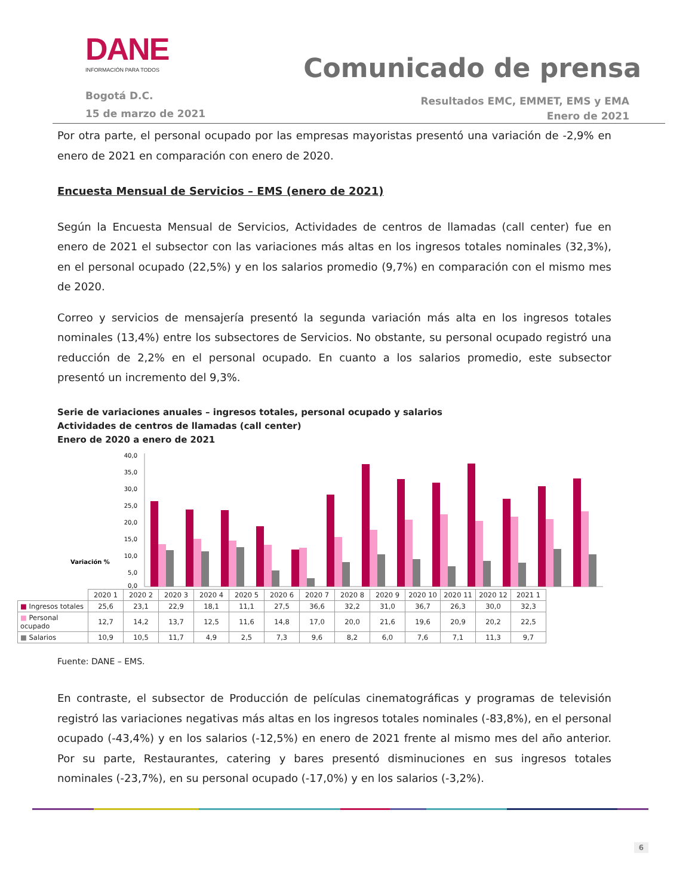DANE
INFORMACIÓN PARA TODOS
Comunicado de prensa
Bogotá D.C.
15 de marzo de 2021
Resultados EMC, EMMET, EMS y EMA
Enero de 2021
Por otra parte, el personal ocupado por las empresas mayoristas presentó una variación de -2,9% en enero de 2021 en comparación con enero de 2020.
Encuesta Mensual de Servicios – EMS (enero de 2021)
Según la Encuesta Mensual de Servicios, Actividades de centros de llamadas (call center) fue en enero de 2021 el subsector con las variaciones más altas en los ingresos totales nominales (32,3%), en el personal ocupado (22,5%) y en los salarios promedio (9,7%) en comparación con el mismo mes de 2020.
Correo y servicios de mensajería presentó la segunda variación más alta en los ingresos totales nominales (13,4%) entre los subsectores de Servicios. No obstante, su personal ocupado registró una reducción de 2,2% en el personal ocupado. En cuanto a los salarios promedio, este subsector presentó un incremento del 9,3%.
Serie de variaciones anuales – ingresos totales, personal ocupado y salarios
Actividades de centros de llamadas (call center)
Enero de 2020 a enero de 2021
Variación %
40,0
35,0
30,0
25,0
20,0
15,0
10,0
5,0
0,0
| | 2020 1 | 2020 2 | 2020 3 | 2020 4 | 2020 5 | 2020 6 | 2020 7 | 2020 8 | 2020 9 | 2020 10 | 2020 11 | 2020 12 | 2021 1 |
| ■ Ingresos totales | 25,6 | 23,1 | 22,9 | 18,1 | 11,1 | 27,5 | 36,6 | 32,2 | 31,0 | 36,7 | 26,3 | 30,0 | 32,3 |
| ■ Personal ocupado | 12,7 | 14,2 | 13,7 | 12,5 | 11,6 | 14,8 | 17,0 | 20,0 | 21,6 | 19,6 | 20,9 | 20,2 | 22,5 |
| ■ Salarios | 10,9 | 10,5 | 11,7 | 4,9 | 2,5 | 7,3 | 9,6 | 8,2 | 6,0 | 7,6 | 7,1 | 11,3 | 9,7 |
Fuente: DANE – EMS.
En contraste, el subsector de Producción de películas cinematográficas y programas de televisión registró las variaciones negativas más altas en los ingresos totales nominales (-83,8%), en el personal ocupado (-43,4%) y en los salarios (-12,5%) en enero de 2021 frente al mismo mes del año anterior. Por su parte, Restaurantes, catering y bares presentó disminuciones en sus ingresos totales nominales (-23,7%), en su personal ocupado (-17,0%) y en los salarios (-3,2%).
6